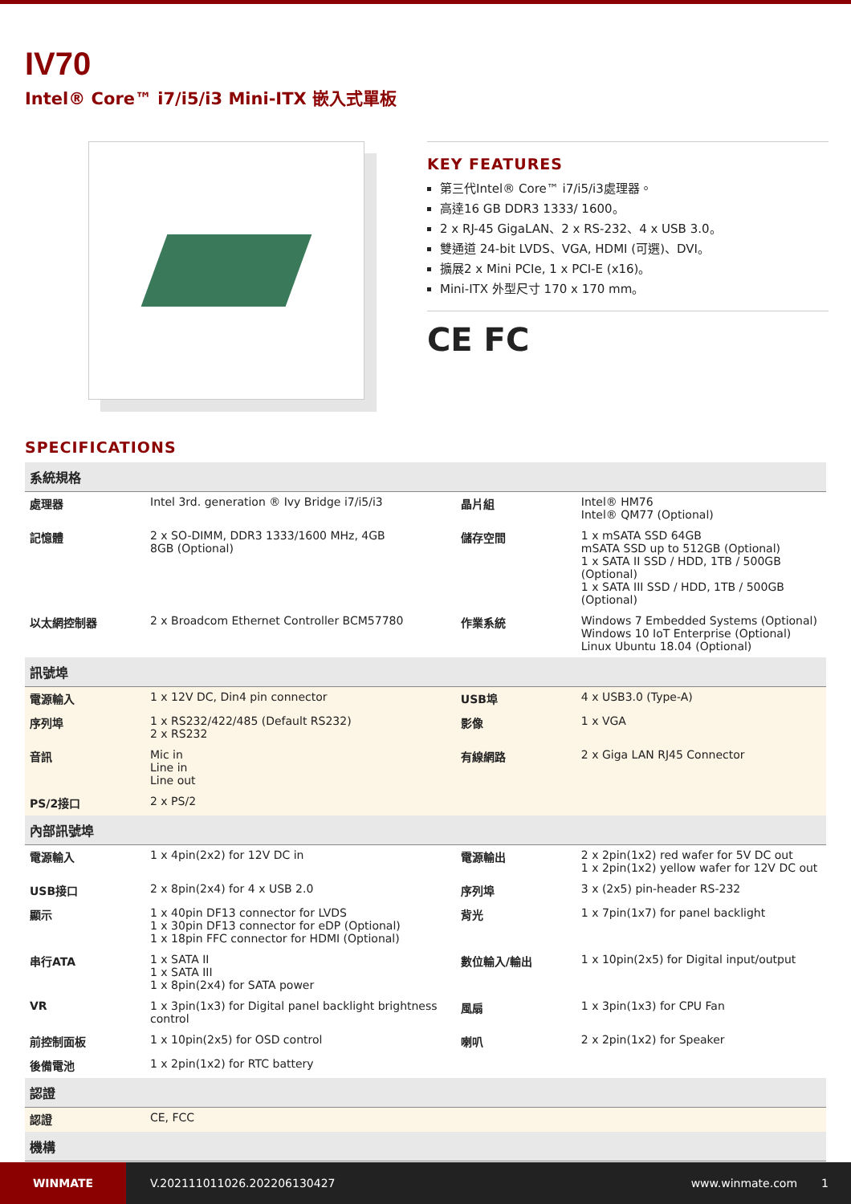IV70
Intel® Core™ i7/i5/i3 Mini-ITX 嵌入式單板
KEY FEATURES
第三代Intel® Core™ i7/i5/i3處理器。
高達16 GB DDR3 1333/ 1600。
2 x RJ-45 GigaLAN、2 x RS-232、4 x USB 3.0。
雙通道 24-bit LVDS、VGA, HDMI (可選)、DVI。
擴展2 x Mini PCIe, 1 x PCI-E (x16)。
Mini-ITX 外型尺寸 170 x 170 mm。
CE FC
SPECIFICATIONS
| 系統規格 | | | |
| --- | --- | --- | --- |
| 處理器 | Intel 3rd. generation ® Ivy Bridge i7/i5/i3 | 晶片組 | Intel® HM76 Intel® QM77 (Optional) |
| 記憶體 | 2 x SO-DIMM, DDR3 1333/1600 MHz, 4GB 8GB (Optional) | 儲存空間 | 1 x mSATA SSD 64GB mSATA SSD up to 512GB (Optional) 1 x SATA II SSD / HDD, 1TB / 500GB (Optional) 1 x SATA III SSD / HDD, 1TB / 500GB (Optional) |
| 以太網控制器 | 2 x Broadcom Ethernet Controller BCM57780 | 作業系統 | Windows 7 Embedded Systems (Optional) Windows 10 IoT Enterprise (Optional) Linux Ubuntu 18.04 (Optional) |
| 訊號埠 | | | |
| 電源輸入 | 1 x 12V DC, Din4 pin connector | USB埠 | 4 x USB3.0 (Type-A) |
| 序列埠 | 1 x RS232/422/485 (Default RS232) 2 x RS232 | 影像 | 1 x VGA |
| 音訊 | Mic in Line in Line out | 有線網路 | 2 x Giga LAN RJ45 Connector |
| PS/2接口 | 2 x PS/2 | | |
| 內部訊號埠 | | | |
| 電源輸入 | 1 x 4pin(2x2) for 12V DC in | 電源輸出 | 2 x 2pin(1x2) red wafer for 5V DC out 1 x 2pin(1x2) yellow wafer for 12V DC out |
| USB接口 | 2 x 8pin(2x4) for 4 x USB 2.0 | 序列埠 | 3 x (2x5) pin-header RS-232 |
| 顯示 | 1 x 40pin DF13 connector for LVDS 1 x 30pin DF13 connector for eDP (Optional) 1 x 18pin FFC connector for HDMI (Optional) | 背光 | 1 x 7pin(1x7) for panel backlight |
| 串行ATA | 1 x SATA II 1 x SATA III 1 x 8pin(2x4) for SATA power | 數位輸入/輸出 | 1 x 10pin(2x5) for Digital input/output |
| VR | 1 x 3pin(1x3) for Digital panel backlight brightness control | 風扇 | 1 x 3pin(1x3) for CPU Fan |
| 前控制面板 | 1 x 10pin(2x5) for OSD control | 喇叭 | 2 x 2pin(1x2) for Speaker |
| 後備電池 | 1 x 2pin(1x2) for RTC battery | | |
| 認證 | | | |
| 認證 | CE, FCC | | |
| 機構 | | | |
WINMATE
V.202111011026.202206130427 www.winmate.com 1